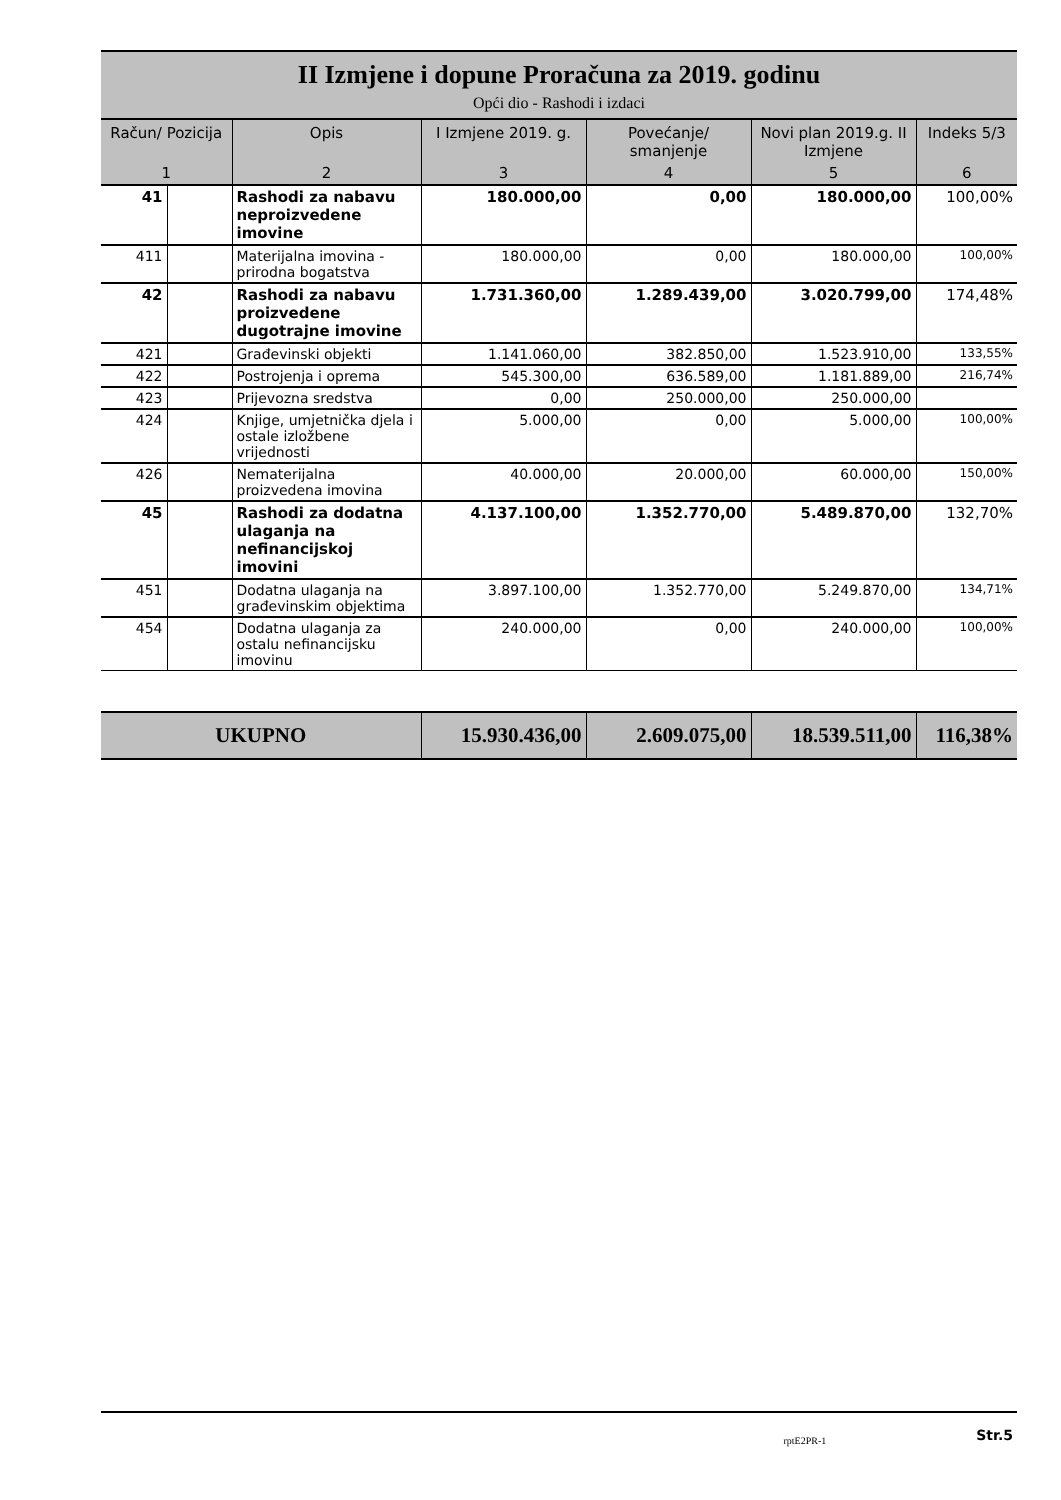II Izmjene i dopune Proračuna za 2019. godinu
Opći dio - Rashodi i izdaci
| Račun/ Pozicija | | Opis | I Izmjene 2019. g. | Povećanje/ smanjenje | Novi plan 2019.g. II Izmjene | Indeks 5/3 |
| --- | --- | --- | --- | --- | --- | --- |
| 1 | | 2 | 3 | 4 | 5 | 6 |
| 41 | | Rashodi za nabavu neproizvedene imovine | 180.000,00 | 0,00 | 180.000,00 | 100,00% |
| 411 | | Materijalna imovina - prirodna bogatstva | 180.000,00 | 0,00 | 180.000,00 | 100,00% |
| 42 | | Rashodi za nabavu proizvedene dugotrajne imovine | 1.731.360,00 | 1.289.439,00 | 3.020.799,00 | 174,48% |
| 421 | | Građevinski objekti | 1.141.060,00 | 382.850,00 | 1.523.910,00 | 133,55% |
| 422 | | Postrojenja i oprema | 545.300,00 | 636.589,00 | 1.181.889,00 | 216,74% |
| 423 | | Prijevozna sredstva | 0,00 | 250.000,00 | 250.000,00 | |
| 424 | | Knjige, umjetnička djela i ostale izložbene vrijednosti | 5.000,00 | 0,00 | 5.000,00 | 100,00% |
| 426 | | Nematerijalna proizvedena imovina | 40.000,00 | 20.000,00 | 60.000,00 | 150,00% |
| 45 | | Rashodi za dodatna ulaganja na nefinancijskoj imovini | 4.137.100,00 | 1.352.770,00 | 5.489.870,00 | 132,70% |
| 451 | | Dodatna ulaganja na građevinskim objektima | 3.897.100,00 | 1.352.770,00 | 5.249.870,00 | 134,71% |
| 454 | | Dodatna ulaganja za ostalu nefinancijsku imovinu | 240.000,00 | 0,00 | 240.000,00 | 100,00% |
| UKUPNO | 15.930.436,00 | 2.609.075,00 | 18.539.511,00 | 116,38% |
rptE2PR-1 Str.5